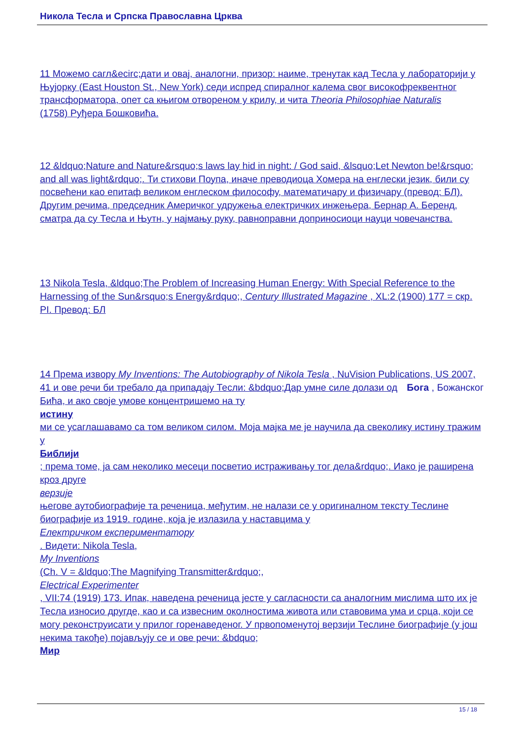Никола Тесла и Српска Православна Црква
11 Можемо сагл&ecirc;дати и овај, аналогни, призор: наиме, тренутак кад Тесла у лабораторији у Њујорку (East Houston St., New York) седи испред спиралног калема свог високофреквентног трансформатора, опет са књигом отвореном у крилу, и чита Theoria Philosophiae Naturalis
(1758) Руђера Бошковића.
12 &ldquo;Nature and Nature&rsquo;s laws lay hid in night: / God said, &lsquo;Let Newton be!&rsquo; and all was light&rdquo;. Ти стихови Поупа, иначе преводиоца Хомера на енглески језик, били су посвећени као епитаф великом енглеском философу, математичару и физичару (превод: БЛ). Другим речима, председник Америчког удружења електричких инжењера, Бернар А. Беренд, сматра да су Тесла и Њутн, у најмању руку, равноправни доприносиоци науци човечанства.
13 Nikola Tesla, &ldquo;The Problem of Increasing Human Energy: With Special Reference to the Harnessing of the Sun&rsquo;s Energy&rdquo;, Century Illustrated Magazine , XL:2 (1900) 177 = скр. PI. Превод: БЛ
14 Према извору My Inventions: The Autobiography of Nikola Tesla , NuVision Publications, US 2007, 41 и ове речи би требало да припадају Тесли: &bdquo;Дар умне силе долази од Бога , Божанског
Бића, и ако своје умове концентришемо на ту
истину
ми се усаглашавамо са том великом силом. Моја мајка ме је научила да свеколику истину тражим у
Библији
; према томе, ја сам неколико месеци посветио истраживању тог дела&rdquo;. Иако је раширена кроз друге
верзије
његове аутобиографије та реченица, међутим, не налази се у оригиналном тексту Теслине биографије из 1919. године, која је излазила у наставцима у
Електричком експериментатору
. Видети: Nikola Tesla,
My Inventions
(Ch. V = &ldquo;The Magnifying Transmitter&rdquo;,
Electrical Experimenter
, VII:74 (1919) 173. Ипак, наведена реченица јесте у сагласности са аналогним мислима што их је Тесла износио другде, као и са извесним околностима живота или ставовима ума и срца, који се могу реконструисати у прилог горенаведеног. У првопоменутој верзији Теслине биографије (у још некима такође) појављују се и ове речи: &bdquo;
Мир
15 / 18